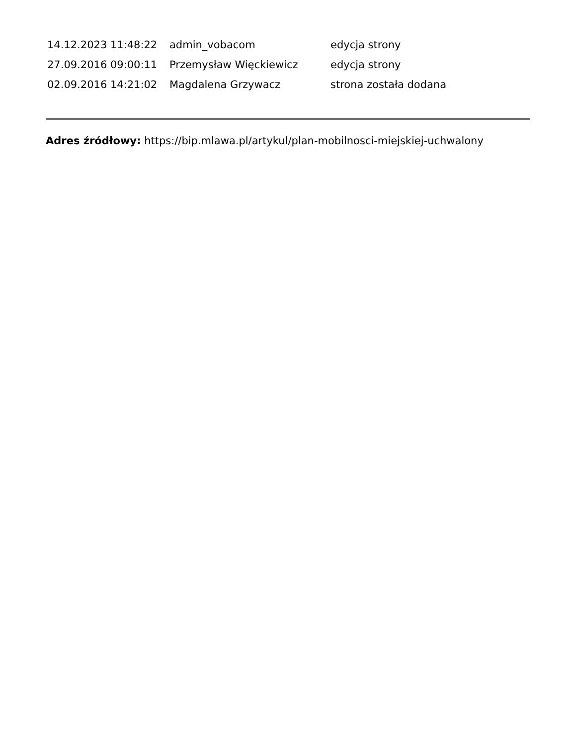| 14.12.2023 11:48:22 | admin_vobacom | edycja strony |
| 27.09.2016 09:00:11 | Przemysław Więckiewicz | edycja strony |
| 02.09.2016 14:21:02 | Magdalena Grzywacz | strona została dodana |
Adres źródłowy: https://bip.mlawa.pl/artykul/plan-mobilnosci-miejskiej-uchwalony